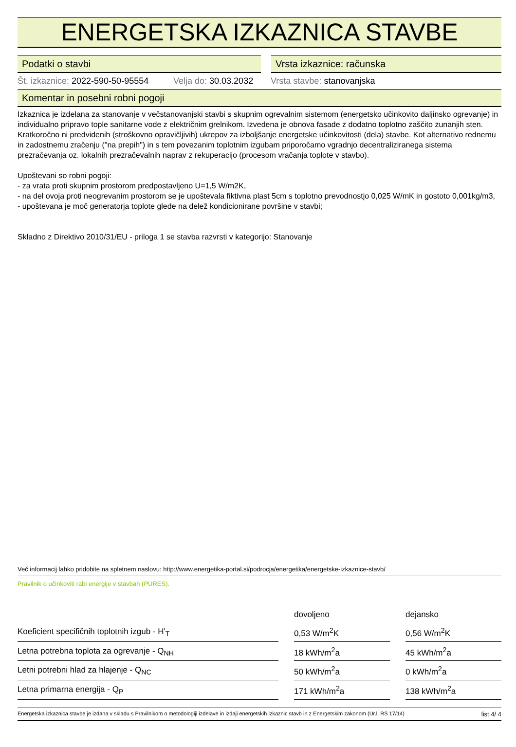ENERGETSKA IZKAZNICA STAVBE
Podatki o stavbi Vrsta izkaznice: računska
Št. izkaznice: 2022-590-50-95554
Velja do: 30.03.2032
Vrsta stavbe: stanovanjska
Komentar in posebni robni pogoji
Izkaznica je izdelana za stanovanje v večstanovanjski stavbi s skupnim ogrevalnim sistemom (energetsko učinkovito daljinsko ogrevanje) in individualno pripravo tople sanitarne vode z električnim grelnikom. Izvedena je obnova fasade z dodatno toplotno zaščito zunanjih sten. Kratkoročno ni predvidenih (stroškovno opravičljivih) ukrepov za izboljšanje energetske učinkovitosti (dela) stavbe. Kot alternativo rednemu in zadostnemu zračenju ("na prepih") in s tem povezanim toplotnim izgubam priporočamo vgradnjo decentraliziranega sistema prezračevanja oz. lokalnih prezračevalnih naprav z rekuperacijo (procesom vračanja toplote v stavbo).
Upoštevani so robni pogoji:
- za vrata proti skupnim prostorom predpostavljeno U=1,5 W/m2K,
- na del ovoja proti neogrevanim prostorom se je upoštevala fiktivna plast 5cm s toplotno prevodnostjo 0,025 W/mK in gostoto 0,001kg/m3,
- upoštevana je moč generatorja toplote glede na delež kondicionirane površine v stavbi;
Skladno z Direktivo 2010/31/EU - priloga 1 se stavba razvrsti v kategorijo: Stanovanje
Več informacij lahko pridobite na spletnem naslovu: http://www.energetika-portal.si/podrocja/energetika/energetske-izkaznice-stavb/
Pravilnik o učinkoviti rabi energije v stavbah (PURES).
| | | dovoljeno | | dejansko |
| --- | --- | --- | --- | --- |
| Koeficient specifičnih toplotnih izgub - H'<sub>T</sub> | | 0,53 W/m<sup>2</sup>K | | 0,56 W/m<sup>2</sup>K |
| Letna potrebna toplota za ogrevanje - Q<sub>NH</sub> | | 18 kWh/m<sup>2</sup>a | | 45 kWh/m<sup>2</sup>a |
| Letni potrebni hlad za hlajenje - Q<sub>NC</sub> | | 50 kWh/m<sup>2</sup>a | | 0 kWh/m<sup>2</sup>a |
| Letna primarna energija - Q<sub>P</sub> | | 171 kWh/m<sup>2</sup>a | | 138 kWh/m<sup>2</sup>a |
Energetska izkaznica stavbe je izdana v skladu s Pravilnikom o metodologiji izdelave in izdaji energetskih izkaznic stavb in z Energetskim zakonom (Ur.l. RS 17/14) list 4/ 4